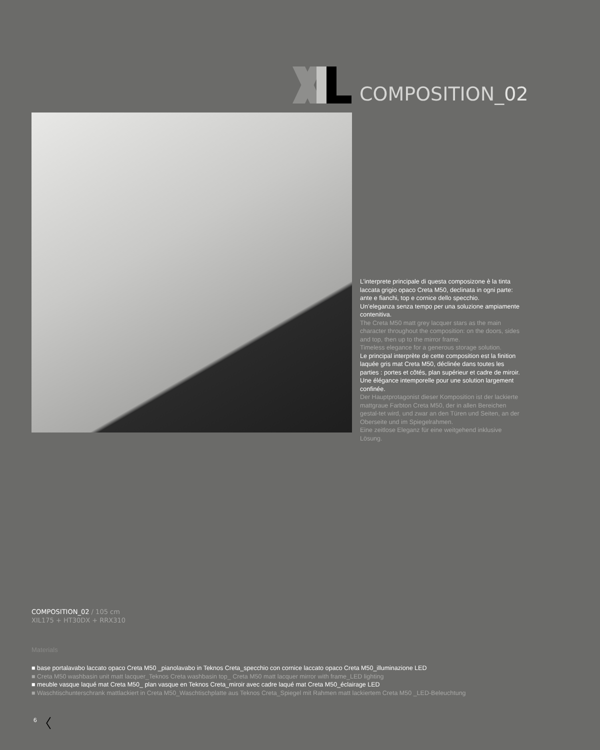COMPOSITION_02
L’interprete principale di questa composizone è la tinta laccata grigio opaco Creta M50, declinata in ogni parte: ante e fianchi, top e cornice dello specchio.
Un’eleganza senza tempo per una soluzione ampiamente contenitiva.
The Creta M50 matt grey lacquer stars as the main character throughout the composition: on the doors, sides and top, then up to the mirror frame.
Timeless elegance for a generous storage solution.
Le principal interprète de cette composition est la finition laquée gris mat Creta M50, déclinée dans toutes les parties : portes et côtés, plan supérieur et cadre de miroir.
Une élégance intemporelle pour une solution largement confinée.
Der Hauptprotagonist dieser Komposition ist der lackierte mattgraue Farbton Creta M50, der in allen Bereichen gestal-tet wird, und zwar an den Türen und Seiten, an der Oberseite und im Spiegelrahmen.
Eine zeitlose Eleganz für eine weitgehend inklusive Lösung.
COMPOSITION_02 / 105 cm
XIL175 + HT30DX + RRX310
Materials
■ base portalavabo laccato opaco Creta M50 _pianolavabo in Teknos Creta_specchio con cornice laccato opaco Creta M50_illuminazione LED
■ Creta M50 washbasin unit matt lacquer_Teknos Creta washbasin top_ Creta M50 matt lacquer mirror with frame_LED lighting
■ meuble vasque laqué mat Creta M50_ plan vasque en Teknos Creta_miroir avec cadre laqué mat Creta M50_éclairage LED
■ Waschtischunterschrank mattlackiert in Creta M50_Waschtischplatte aus Teknos Creta_Spiegel mit Rahmen matt lackiertem Creta M50 _LED-Beleuchtung
6 〈